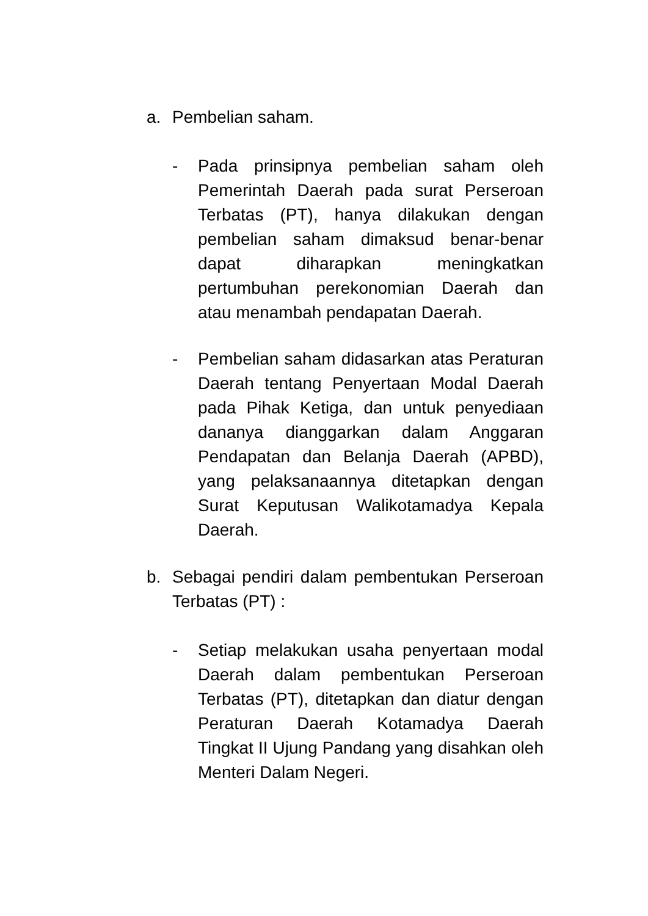a. Pembelian saham.
- Pada prinsipnya pembelian saham oleh Pemerintah Daerah pada surat Perseroan Terbatas (PT), hanya dilakukan dengan pembelian saham dimaksud benar-benar dapat diharapkan meningkatkan pertumbuhan perekonomian Daerah dan atau menambah pendapatan Daerah.
- Pembelian saham didasarkan atas Peraturan Daerah tentang Penyertaan Modal Daerah pada Pihak Ketiga, dan untuk penyediaan dananya dianggarkan dalam Anggaran Pendapatan dan Belanja Daerah (APBD), yang pelaksanaannya ditetapkan dengan Surat Keputusan Walikotamadya Kepala Daerah.
b. Sebagai pendiri dalam pembentukan Perseroan Terbatas (PT) :
- Setiap melakukan usaha penyertaan modal Daerah dalam pembentukan Perseroan Terbatas (PT), ditetapkan dan diatur dengan Peraturan Daerah Kotamadya Daerah Tingkat II Ujung Pandang yang disahkan oleh Menteri Dalam Negeri.